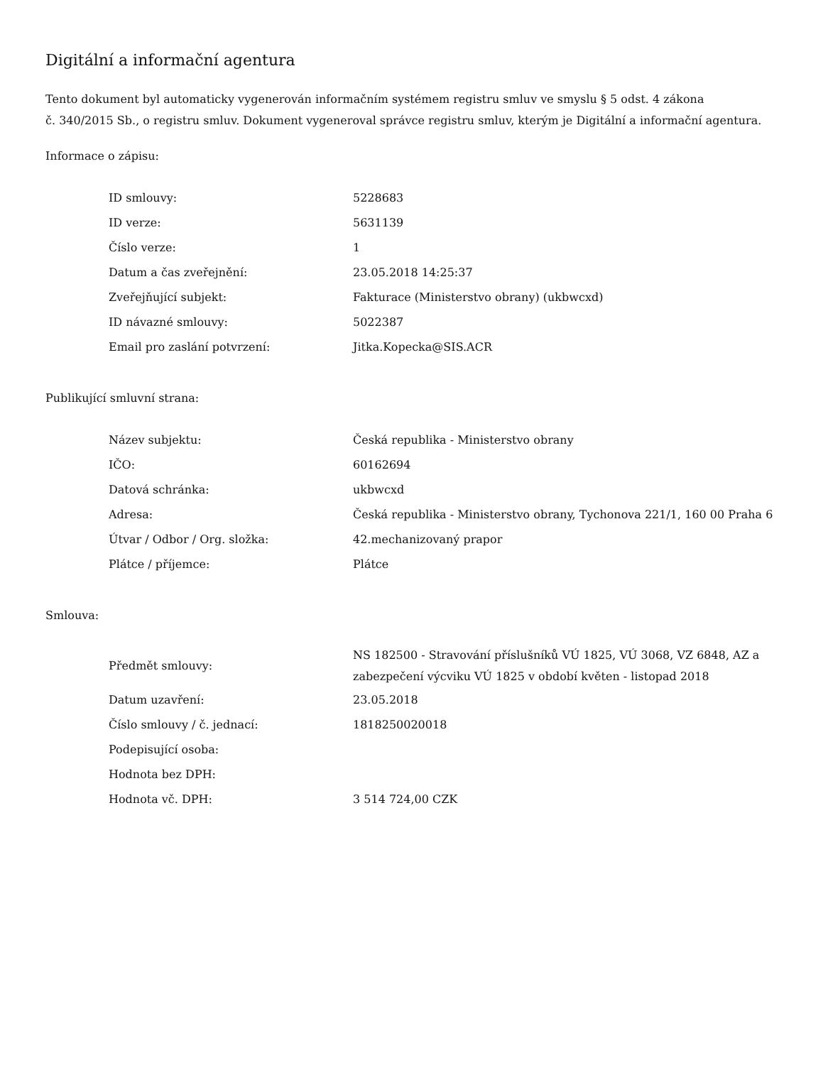Digitální a informační agentura
Tento dokument byl automaticky vygenerován informačním systémem registru smluv ve smyslu § 5 odst. 4 zákona
č. 340/2015 Sb., o registru smluv. Dokument vygeneroval správce registru smluv, kterým je Digitální a informační agentura.
Informace o zápisu:
| ID smlouvy: | 5228683 |
| ID verze: | 5631139 |
| Číslo verze: | 1 |
| Datum a čas zveřejnění: | 23.05.2018 14:25:37 |
| Zveřejňující subjekt: | Fakturace (Ministerstvo obrany) (ukbwcxd) |
| ID návazné smlouvy: | 5022387 |
| Email pro zaslání potvrzení: | Jitka.Kopecka@SIS.ACR |
Publikující smluvní strana:
| Název subjektu: | Česká republika - Ministerstvo obrany |
| IČO: | 60162694 |
| Datová schránka: | ukbwcxd |
| Adresa: | Česká republika - Ministerstvo obrany, Tychonova 221/1, 160 00 Praha 6 |
| Útvar / Odbor / Org. složka: | 42.mechanizovaný prapor |
| Plátce / příjemce: | Plátce |
Smlouva:
| Předmět smlouvy: | NS 182500 - Stravování příslušníků VÚ 1825, VÚ 3068, VZ 6848, AZ a zabezpečení výcviku VÚ 1825 v období květen - listopad 2018 |
| Datum uzavření: | 23.05.2018 |
| Číslo smlouvy / č. jednací: | 1818250020018 |
| Podepisující osoba: | |
| Hodnota bez DPH: | |
| Hodnota vč. DPH: | 3 514 724,00 CZK |